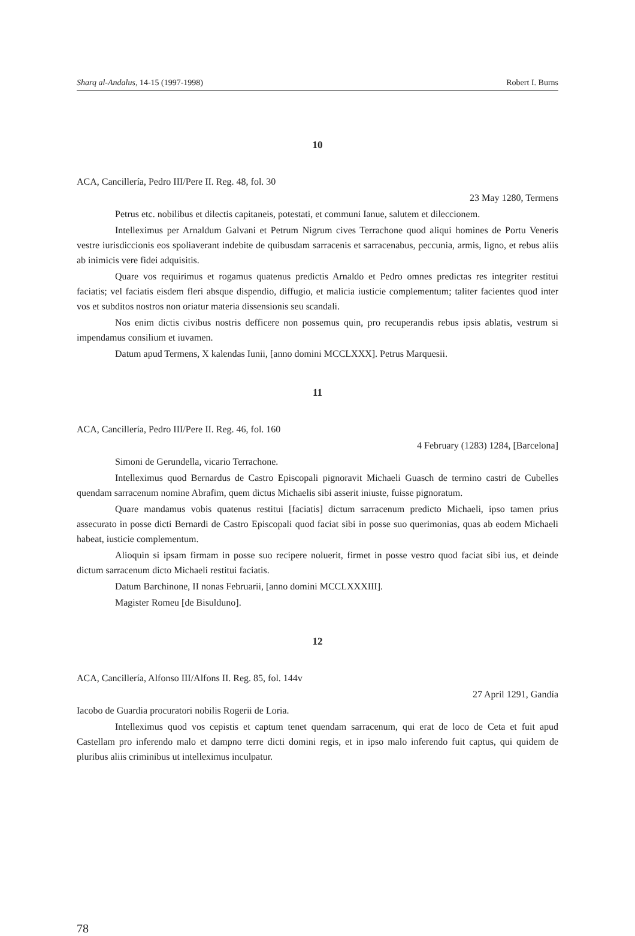Sharq al-Andalus, 14-15 (1997-1998) Robert I. Burns
10
ACA, Cancillería, Pedro III/Pere II. Reg. 48, fol. 30
23 May 1280, Termens
Petrus etc. nobilibus et dilectis capitaneis, potestati, et communi Ianue, salutem et dileccionem.
Intelleximus per Arnaldum Galvani et Petrum Nigrum cives Terrachone quod aliqui homines de Portu Veneris vestre iurisdiccionis eos spoliaverant indebite de quibusdam sarracenis et sarracenabus, peccunia, armis, ligno, et rebus aliis ab inimicis vere fidei adquisitis.
Quare vos requirimus et rogamus quatenus predictis Arnaldo et Pedro omnes predictas res integriter restitui faciatis; vel faciatis eisdem fleri absque dispendio, diffugio, et malicia iusticie complementum; taliter facientes quod inter vos et subditos nostros non oriatur materia dissensionis seu scandali.
Nos enim dictis civibus nostris defficere non possemus quin, pro recuperandis rebus ipsis ablatis, vestrum si impendamus consilium et iuvamen.
Datum apud Termens, X kalendas Iunii, [anno domini MCCLXXX]. Petrus Marquesii.
11
ACA, Cancillería, Pedro III/Pere II. Reg. 46, fol. 160
4 February (1283) 1284, [Barcelona]
Simoni de Gerundella, vicario Terrachone.
Intelleximus quod Bernardus de Castro Episcopali pignoravit Michaeli Guasch de termino castri de Cubelles quendam sarracenum nomine Abrafim, quem dictus Michaelis sibi asserit iniuste, fuisse pignoratum.
Quare mandamus vobis quatenus restitui [faciatis] dictum sarracenum predicto Michaeli, ipso tamen prius assecurato in posse dicti Bernardi de Castro Episcopali quod faciat sibi in posse suo querimonias, quas ab eodem Michaeli habeat, iusticie complementum.
Alioquin si ipsam firmam in posse suo recipere noluerit, firmet in posse vestro quod faciat sibi ius, et deinde dictum sarracenum dicto Michaeli restitui faciatis.
Datum Barchinone, II nonas Februarii, [anno domini MCCLXXXIII].
Magister Romeu [de Bisulduno].
12
ACA, Cancillería, Alfonso III/Alfons II. Reg. 85, fol. 144v
27 April 1291, Gandía
Iacobo de Guardia procuratori nobilis Rogerii de Loria.
Intelleximus quod vos cepistis et captum tenet quendam sarracenum, qui erat de loco de Ceta et fuit apud Castellam pro inferendo malo et dampno terre dicti domini regis, et in ipso malo inferendo fuit captus, qui quidem de pluribus aliis criminibus ut intelleximus inculpatur.
78